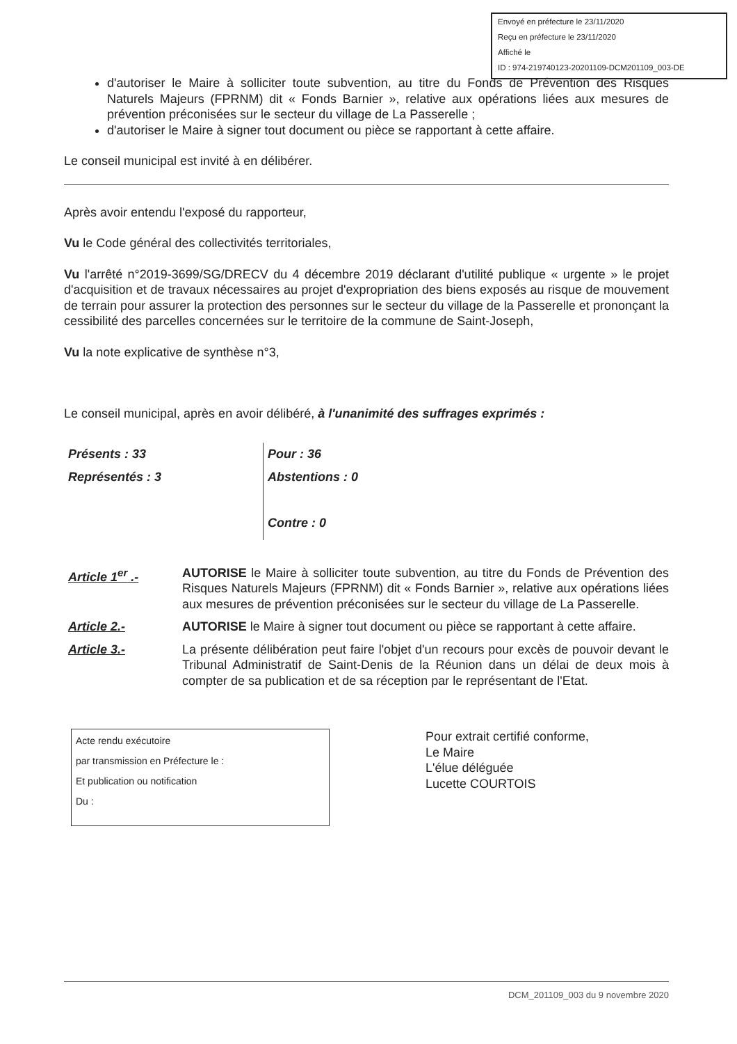Envoyé en préfecture le 23/11/2020
Reçu en préfecture le 23/11/2020
Affiché le
ID : 974-219740123-20201109-DCM201109_003-DE
d'autoriser le Maire à solliciter toute subvention, au titre du Fonds de Prévention des Risques Naturels Majeurs (FPRNM) dit « Fonds Barnier », relative aux opérations liées aux mesures de prévention préconisées sur le secteur du village de La Passerelle ;
d'autoriser le Maire à signer tout document ou pièce se rapportant à cette affaire.
Le conseil municipal est invité à en délibérer.
Après avoir entendu l'exposé du rapporteur,
Vu le Code général des collectivités territoriales,
Vu l'arrêté n°2019-3699/SG/DRECV du 4 décembre 2019 déclarant d'utilité publique « urgente » le projet d'acquisition et de travaux nécessaires au projet d'expropriation des biens exposés au risque de mouvement de terrain pour assurer la protection des personnes sur le secteur du village de la Passerelle et prononçant la cessibilité des parcelles concernées sur le territoire de la commune de Saint-Joseph,
Vu la note explicative de synthèse n°3,
Le conseil municipal, après en avoir délibéré, à l'unanimité des suffrages exprimés :
Présents : 33
Représentés : 3
Pour : 36
Abstentions : 0
Contre : 0
Article 1<sup>er</sup> .- AUTORISE le Maire à solliciter toute subvention, au titre du Fonds de Prévention des Risques Naturels Majeurs (FPRNM) dit « Fonds Barnier », relative aux opérations liées aux mesures de prévention préconisées sur le secteur du village de La Passerelle.
Article 2.- AUTORISE le Maire à signer tout document ou pièce se rapportant à cette affaire.
Article 3.- La présente délibération peut faire l'objet d'un recours pour excès de pouvoir devant le Tribunal Administratif de Saint-Denis de la Réunion dans un délai de deux mois à compter de sa publication et de sa réception par le représentant de l'Etat.
Acte rendu exécutoire
par transmission en Préfecture le :
Et publication ou notification
Du :
Pour extrait certifié conforme,
Le Maire
L'élue déléguée
Lucette COURTOIS
DCM_201109_003 du 9 novembre 2020